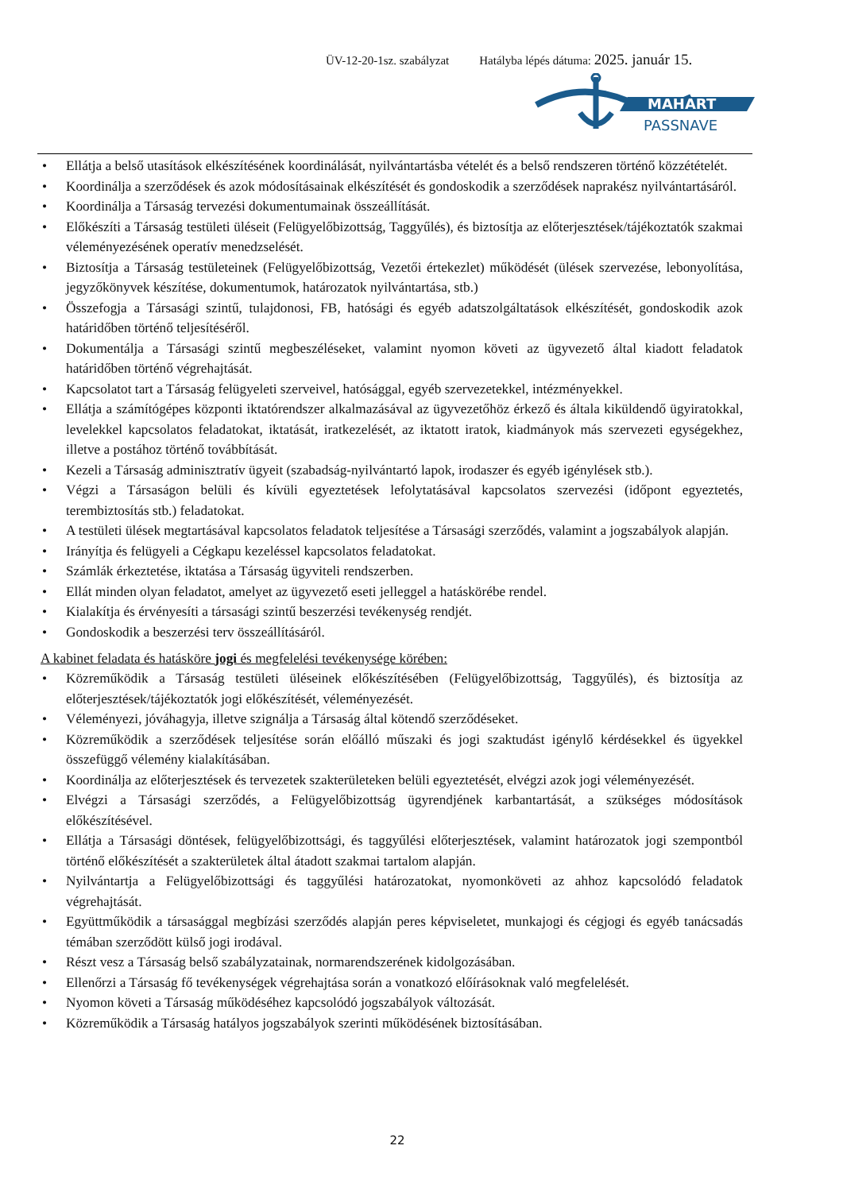ÜV-12-20-1sz. szabályzat Hatályba lépés dátuma: 2025. január 15.
MAHART
PASSNAVE
• Ellátja a belső utasítások elkészítésének koordinálását, nyilvántartásba vételét és a belső rendszeren történő közzétételét.
• Koordinálja a szerződések és azok módosításainak elkészítését és gondoskodik a szerződések naprakész nyilvántartásáról.
• Koordinálja a Társaság tervezési dokumentumainak összeállítását.
• Előkészíti a Társaság testületi üléseit (Felügyelőbizottság, Taggyűlés), és biztosítja az előterjesztések/tájékoztatók szakmai véleményezésének operatív menedzselését.
• Biztosítja a Társaság testületeinek (Felügyelőbizottság, Vezetői értekezlet) működését (ülések szervezése, lebonyolítása, jegyzőkönyvek készítése, dokumentumok, határozatok nyilvántartása, stb.)
• Összefogja a Társasági szintű, tulajdonosi, FB, hatósági és egyéb adatszolgáltatások elkészítését, gondoskodik azok határidőben történő teljesítéséről.
• Dokumentálja a Társasági szintű megbeszéléseket, valamint nyomon követi az ügyvezető által kiadott feladatok határidőben történő végrehajtását.
• Kapcsolatot tart a Társaság felügyeleti szerveivel, hatósággal, egyéb szervezetekkel, intézményekkel.
• Ellátja a számítógépes központi iktatórendszer alkalmazásával az ügyvezetőhöz érkező és általa kiküldendő ügyiratokkal, levelekkel kapcsolatos feladatokat, iktatását, iratkezelését, az iktatott iratok, kiadmányok más szervezeti egységekhez, illetve a postához történő továbbítását.
• Kezeli a Társaság adminisztratív ügyeit (szabadság-nyilvántartó lapok, irodaszer és egyéb igénylések stb.).
• Végzi a Társaságon belüli és kívüli egyeztetések lefolytatásával kapcsolatos szervezési (időpont egyeztetés, terembiztosítás stb.) feladatokat.
• A testületi ülések megtartásával kapcsolatos feladatok teljesítése a Társasági szerződés, valamint a jogszabályok alapján.
• Irányítja és felügyeli a Cégkapu kezeléssel kapcsolatos feladatokat.
• Számlák érkeztetése, iktatása a Társaság ügyviteli rendszerben.
• Ellát minden olyan feladatot, amelyet az ügyvezető eseti jelleggel a hatáskörébe rendel.
• Kialakítja és érvényesíti a társasági szintű beszerzési tevékenység rendjét.
• Gondoskodik a beszerzési terv összeállításáról.
A kabinet feladata és hatásköre jogi és megfelelési tevékenysége körében:
• Közreműködik a Társaság testületi üléseinek előkészítésében (Felügyelőbizottság, Taggyűlés), és biztosítja az előterjesztések/tájékoztatók jogi előkészítését, véleményezését.
• Véleményezi, jóváhagyja, illetve szignálja a Társaság által kötendő szerződéseket.
• Közreműködik a szerződések teljesítése során előálló műszaki és jogi szaktudást igénylő kérdésekkel és ügyekkel összefüggő vélemény kialakításában.
• Koordinálja az előterjesztések és tervezetek szakterületeken belüli egyeztetését, elvégzi azok jogi véleményezését.
• Elvégzi a Társasági szerződés, a Felügyelőbizottság ügyrendjének karbantartását, a szükséges módosítások előkészítésével.
• Ellátja a Társasági döntések, felügyelőbizottsági, és taggyűlési előterjesztések, valamint határozatok jogi szempontból történő előkészítését a szakterületek által átadott szakmai tartalom alapján.
• Nyilvántartja a Felügyelőbizottsági és taggyűlési határozatokat, nyomonköveti az ahhoz kapcsolódó feladatok végrehajtását.
• Együttműködik a társasággal megbízási szerződés alapján peres képviseletet, munkajogi és cégjogi és egyéb tanácsadás témában szerződött külső jogi irodával.
• Részt vesz a Társaság belső szabályzatainak, normarendszerének kidolgozásában.
• Ellenőrzi a Társaság fő tevékenységek végrehajtása során a vonatkozó előírásoknak való megfelelését.
• Nyomon követi a Társaság működéséhez kapcsolódó jogszabályok változását.
• Közreműködik a Társaság hatályos jogszabályok szerinti működésének biztosításában.
22